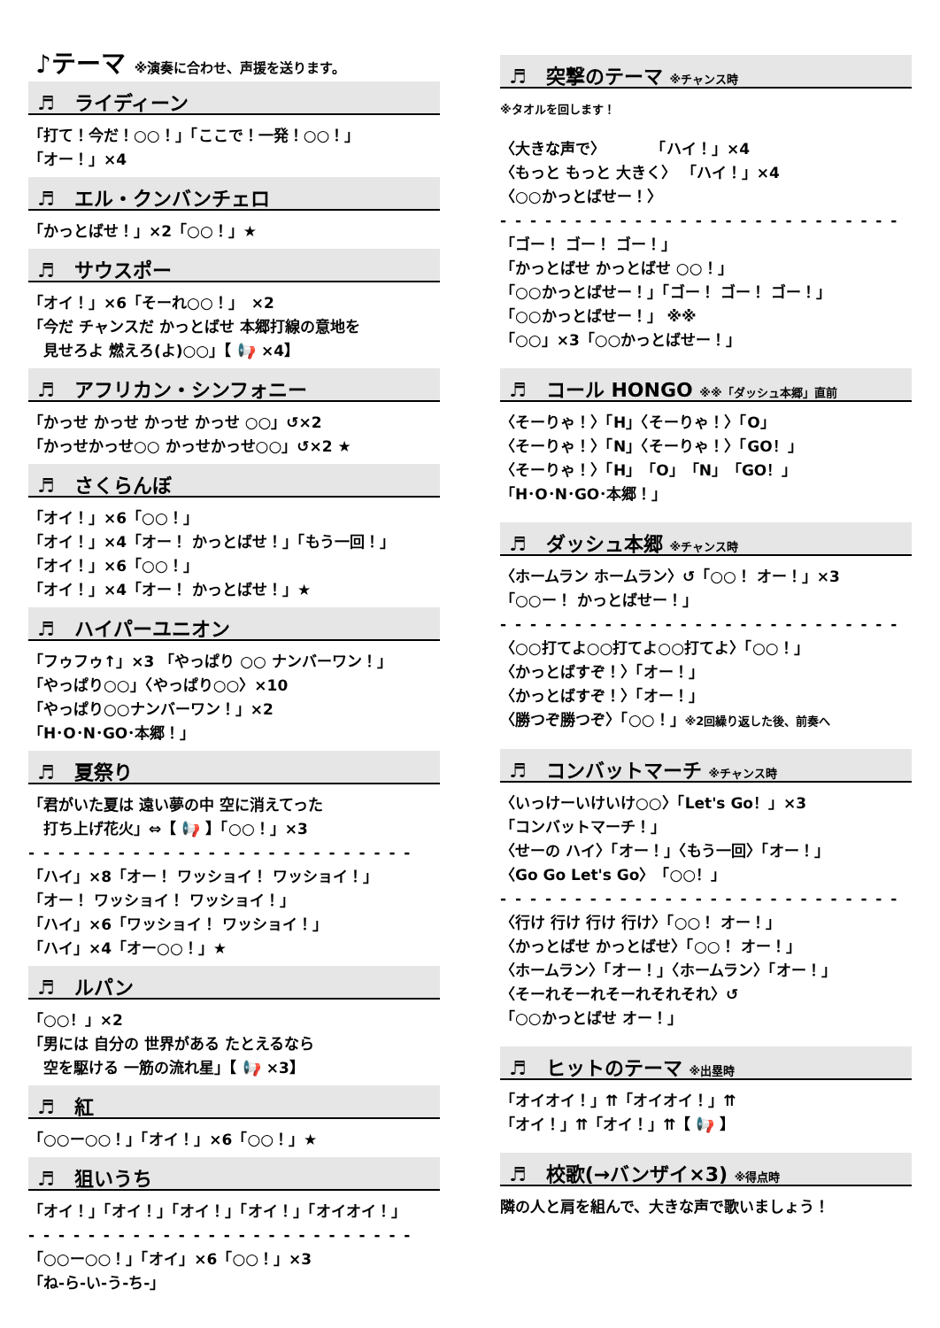♪テーマ ※演奏に合わせ、声援を送ります。
♬　ライディーン
「打て！今だ！○○！」「ここで！一発！○○！」
「オー！」×4
♬　エル・クンバンチェロ
「かっとばせ！」×2「○○！」★
♬　サウスポー
「オイ！」×6「そーれ○○！」　×2
「今だ チャンスだ かっとばせ 本郷打線の意地を
　見せろよ 燃えろ(よ)○○」【 📢 ×4】
♬　アフリカン・シンフォニー
「かっせ かっせ かっせ かっせ ○○」↺×2
「かっせかっせ○○ かっせかっせ○○」↺×2 ★
♬　さくらんぼ
「オイ！」×6「○○！」
「オイ！」×4「オー！ かっとばせ！」「もう一回！」
「オイ！」×6「○○！」
「オイ！」×4「オー！ かっとばせ！」★
♬　ハイパーユニオン
「フゥフゥ↑」×3 「やっぱり ○○ ナンバーワン！」
「やっぱり○○」〈やっぱり○○〉×10
「やっぱり○○ナンバーワン！」×2
「H･O･N･GO･本郷！」
♬　夏祭り
「君がいた夏は 遠い夢の中 空に消えてった
　打ち上げ花火」⇔【 📢 】「○○！」×3
- - - - - - - - - - - - - - - - - - - - - - - - - -
「ハイ」×8「オー！ ワッショイ！ ワッショイ！」
「オー！ ワッショイ！ ワッショイ！」
「ハイ」×6「ワッショイ！ ワッショイ！」
「ハイ」×4「オー○○！」★
♬　ルパン
「○○！」×2
「男には 自分の 世界がある たとえるなら
　空を駆ける 一筋の流れ星」【 📢 ×3】
♬　紅
「○○ー○○！」「オイ！」×6「○○！」★
♬　狙いうち
「オイ！」「オイ！」「オイ！」「オイ！」「オイオイ！」
- - - - - - - - - - - - - - - - - - - - - - - - - -
「○○ー○○！」「オイ」×6「○○！」×3
「ね-ら-い-う-ち-」
♬　突撃のテーマ ※チャンス時
※タオルを回します！
〈大きな声で〉　　　　「ハイ！」×4
〈もっと もっと 大きく〉 「ハイ！」×4
〈○○かっとばせー！〉
- - - - - - - - - - - - - - - - - - - - - - - - - - -
「ゴー！ ゴー！ ゴー！」
「かっとばせ かっとばせ ○○！」
「○○かっとばせー！」「ゴー！ ゴー！ ゴー！」
「○○かっとばせー！」 ※※
「○○」×3「○○かっとばせー！」
♬　コール HONGO ※※「ダッシュ本郷」直前
〈そーりゃ！〉「H」〈そーりゃ！〉「O」
〈そーりゃ！〉「N」〈そーりゃ！〉「GO！」
〈そーりゃ！〉「H」「O」「N」「GO！」
「H･O･N･GO･本郷！」
♬　ダッシュ本郷 ※チャンス時
〈ホームラン ホームラン〉↺「○○！ オー！」×3
「○○ー！ かっとばせー！」
- - - - - - - - - - - - - - - - - - - - - - - - - - -
〈○○打てよ○○打てよ○○打てよ〉「○○！」
〈かっとばすぞ！〉「オー！」
〈かっとばすぞ！〉「オー！」
〈勝つぞ勝つぞ〉「○○！」※2回繰り返した後、前奏へ
♬　コンバットマーチ ※チャンス時
〈いっけーいけいけ○○〉「Let's Go！」×3
「コンバットマーチ！」
〈せーの ハイ〉「オー！」〈もう一回〉「オー！」
〈Go Go Let's Go〉「○○！」
- - - - - - - - - - - - - - - - - - - - - - - - - - -
〈行け 行け 行け 行け〉「○○！ オー！」
〈かっとばせ かっとばせ〉「○○！ オー！」
〈ホームラン〉「オー！」〈ホームラン〉「オー！」
〈そーれそーれそーれそれそれ〉↺
「○○かっとばせ オー！」
♬　ヒットのテーマ ※出塁時
「オイオイ！」⇈「オイオイ！」⇈
「オイ！」⇈「オイ！」⇈【 📢 】
♬　校歌(→バンザイ×3) ※得点時
隣の人と肩を組んで、大きな声で歌いましょう！